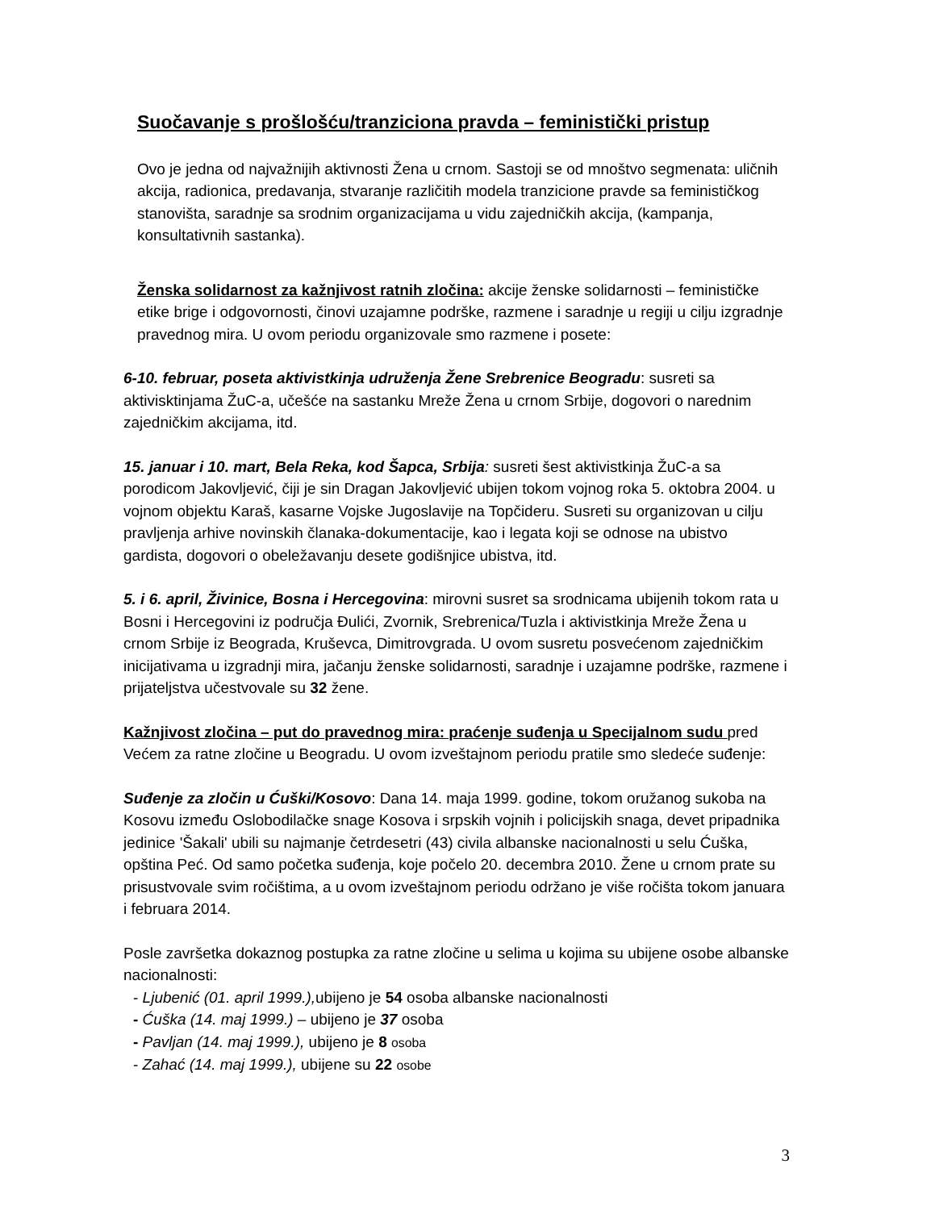Suočavanje s prošlošću/tranziciona pravda – feministički pristup
Ovo je jedna od najvažnijih aktivnosti Žena u crnom. Sastoji se od mnoštvo segmenata: uličnih akcija, radionica, predavanja, stvaranje različitih modela tranzicione pravde sa feminističkog stanovišta, saradnje sa srodnim organizacijama u vidu zajedničkih akcija, (kampanja, konsultativnih sastanka).
Ženska solidarnost za kažnjivost ratnih zločina: akcije ženske solidarnosti – feminističke etike brige i odgovornosti, činovi uzajamne podrške, razmene i saradnje u regiji u cilju izgradnje pravednog mira. U ovom periodu organizovale smo razmene i posete:
6-10. februar, poseta aktivistkinja udruženja Žene Srebrenice Beogradu: susreti sa aktivisktinjama ŽuC-a, učešće na sastanku Mreže Žena u crnom Srbije, dogovori o narednim zajedničkim akcijama, itd.
15. januar i 10. mart, Bela Reka, kod Šapca, Srbija: susreti šest aktivistkinja ŽuC-a sa porodicom Jakovljević, čiji je sin Dragan Jakovljević ubijen tokom vojnog roka 5. oktobra 2004. u vojnom objektu Karaš, kasarne Vojske Jugoslavije na Topčideru. Susreti su organizovan u cilju pravljenja arhive novinskih članaka-dokumentacije, kao i legata koji se odnose na ubistvo gardista, dogovori o obeležavanju desete godišnjice ubistva, itd.
5. i 6. april, Živinice, Bosna i Hercegovina: mirovni susret sa srodnicama ubijenih tokom rata u Bosni i Hercegovini iz područja Đulići, Zvornik, Srebrenica/Tuzla i aktivistkinja Mreže Žena u crnom Srbije iz Beograda, Kruševca, Dimitrovgrada. U ovom susretu posvećenom zajedničkim inicijativama u izgradnji mira, jačanju ženske solidarnosti, saradnje i uzajamne podrške, razmene i prijateljstva učestvovale su 32 žene.
Kažnjivost zločina – put do pravednog mira: praćenje suđenja u Specijalnom sudu pred Većem za ratne zločine u Beogradu. U ovom izveštajnom periodu pratile smo sledeće suđenje:
Suđenje za zločin u Ćuški/Kosovo: Dana 14. maja 1999. godine, tokom oružanog sukoba na Kosovu između Oslobodilačke snage Kosova i srpskih vojnih i policijskih snaga, devet pripadnika jedinice 'Šakali' ubili su najmanje četrdesetri (43) civila albanske nacionalnosti u selu Ćuška, opština Peć. Od samo početka suđenja, koje počelo 20. decembra 2010. Žene u crnom prate su prisustvovale svim ročištima, a u ovom izveštajnom periodu održano je više ročišta tokom januara i februara 2014.
Posle završetka dokaznog postupka za ratne zločine u selima u kojima su ubijene osobe albanske nacionalnosti:
- Ljubenić (01. april 1999.), ubijeno je 54 osoba albanske nacionalnosti
- Ćuška (14. maj 1999.) – ubijeno je 37 osoba
- Pavljan (14. maj 1999.), ubijeno je 8 osoba
- Zahać (14. maj 1999.), ubijene su 22 osobe
3